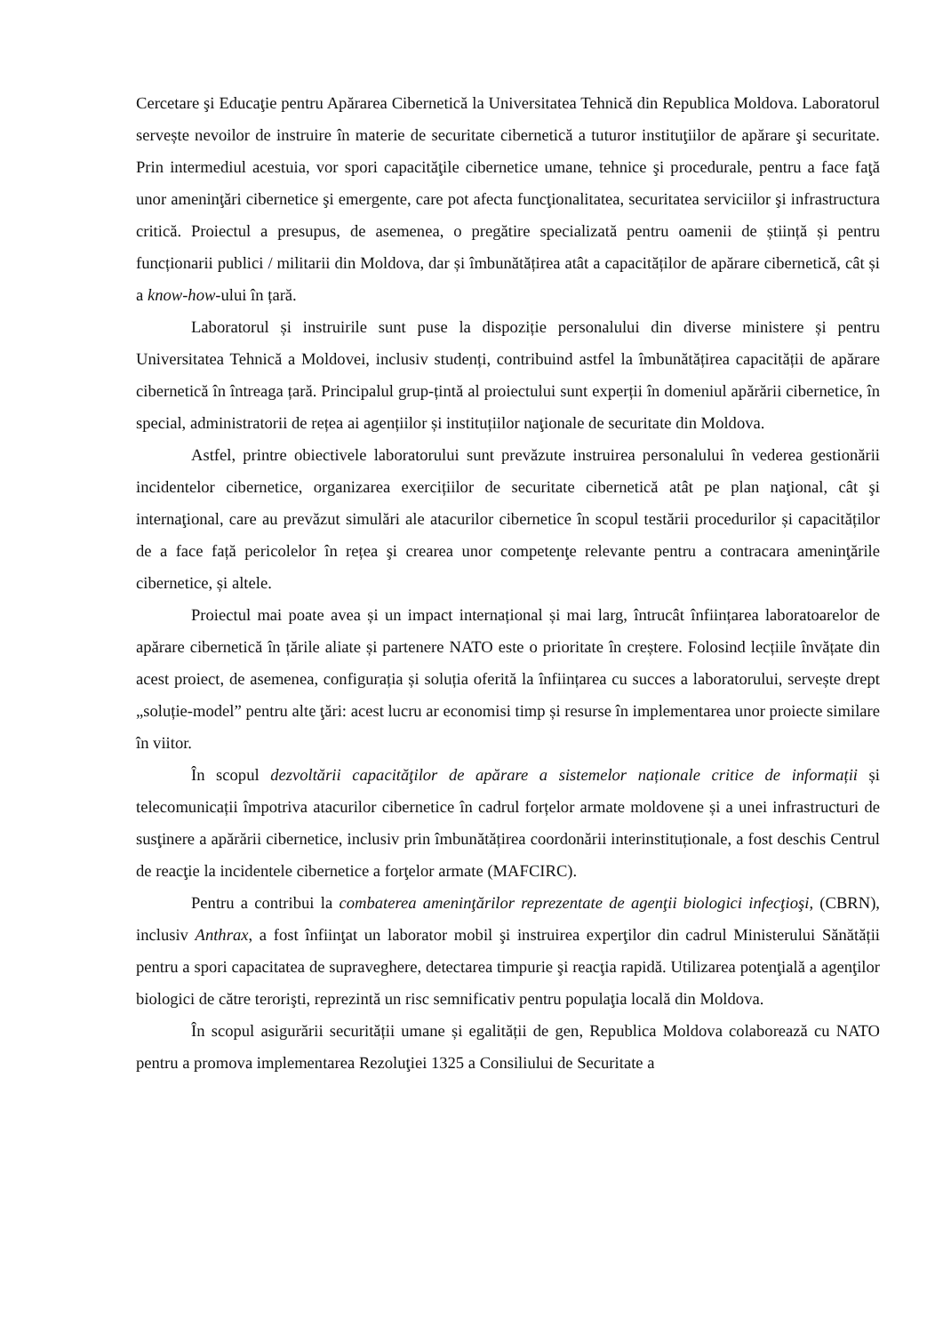Cercetare şi Educaţie pentru Apărarea Cibernetică la Universitatea Tehnică din Republica Moldova. Laboratorul servește nevoilor de instruire în materie de securitate cibernetică a tuturor instituţiilor de apărare şi securitate. Prin intermediul acestuia, vor spori capacităţile cibernetice umane, tehnice şi procedurale, pentru a face faţă unor ameninţări cibernetice şi emergente, care pot afecta funcţionalitatea, securitatea serviciilor şi infrastructura critică. Proiectul a presupus, de asemenea, o pregătire specializată pentru oamenii de știință și pentru funcționarii publici / militarii din Moldova, dar și îmbunătățirea atât a capacităților de apărare cibernetică, cât și a know-how-ului în țară.
Laboratorul și instruirile sunt puse la dispoziție personalului din diverse ministere și pentru Universitatea Tehnică a Moldovei, inclusiv studenți, contribuind astfel la îmbunătățirea capacității de apărare cibernetică în întreaga țară. Principalul grup-țintă al proiectului sunt experții în domeniul apărării cibernetice, în special, administratorii de rețea ai agențiilor și instituțiilor naţionale de securitate din Moldova.
Astfel, printre obiectivele laboratorului sunt prevăzute instruirea personalului în vederea gestionării incidentelor cibernetice, organizarea exercițiilor de securitate cibernetică atât pe plan naţional, cât şi internaţional, care au prevăzut simulări ale atacurilor cibernetice în scopul testării procedurilor și capacităților de a face față pericolelor în rețea şi crearea unor competenţe relevante pentru a contracara ameninţările cibernetice, și altele.
Proiectul mai poate avea și un impact internațional și mai larg, întrucât înființarea laboratoarelor de apărare cibernetică în țările aliate și partenere NATO este o prioritate în creștere. Folosind lecțiile învățate din acest proiect, de asemenea, configurația și soluția oferită la înființarea cu succes a laboratorului, servește drept „soluție-model” pentru alte ţări: acest lucru ar economisi timp și resurse în implementarea unor proiecte similare în viitor.
În scopul dezvoltării capacităţilor de apărare a sistemelor naționale critice de informații și telecomunicații împotriva atacurilor cibernetice în cadrul forțelor armate moldovene și a unei infrastructuri de susţinere a apărării cibernetice, inclusiv prin îmbunătățirea coordonării interinstituționale, a fost deschis Centrul de reacţie la incidentele cibernetice a forţelor armate (MAFCIRC).
Pentru a contribui la combaterea ameninţărilor reprezentate de agenţii biologici infecţioşi, (CBRN), inclusiv Anthrax, a fost înfiinţat un laborator mobil şi instruirea experţilor din cadrul Ministerului Sănătății pentru a spori capacitatea de supraveghere, detectarea timpurie şi reacţia rapidă. Utilizarea potenţială a agenţilor biologici de către terorişti, reprezintă un risc semnificativ pentru populaţia locală din Moldova.
În scopul asigurării securității umane și egalității de gen, Republica Moldova colaborează cu NATO pentru a promova implementarea Rezoluţiei 1325 a Consiliului de Securitate a